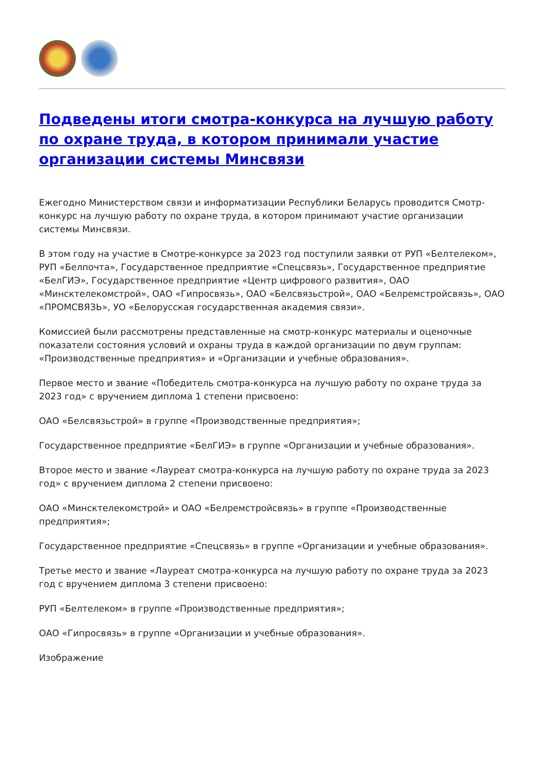Подведены итоги смотра-конкурса на лучшую работу по охране труда, в котором принимали участие организации системы Минсвязи
Ежегодно Министерством связи и информатизации Республики Беларусь проводится Смотр-конкурс на лучшую работу по охране труда, в котором принимают участие организации системы Минсвязи.
В этом году на участие в Смотре-конкурсе за 2023 год поступили заявки от РУП «Белтелеком», РУП «Белпочта», Государственное предприятие «Спецсвязь», Государственное предприятие «БелГИЭ», Государственное предприятие «Центр цифрового развития», ОАО «Минсктелекомстрой», ОАО «Гипросвязь», ОАО «Белсвязьстрой», ОАО «Белремстройсвязь», ОАО «ПРОМСВЯЗЬ», УО «Белорусская государственная академия связи».
Комиссией были рассмотрены представленные на смотр-конкурс материалы и оценочные показатели состояния условий и охраны труда в каждой организации по двум группам: «Производственные предприятия» и «Организации и учебные образования».
Первое место и звание «Победитель смотра-конкурса на лучшую работу по охране труда за 2023 год» с вручением диплома 1 степени присвоено:
ОАО «Белсвязьстрой» в группе «Производственные предприятия»;
Государственное предприятие «БелГИЭ» в группе «Организации и учебные образования».
Второе место и звание «Лауреат смотра-конкурса на лучшую работу по охране труда за 2023 год» с вручением диплома 2 степени присвоено:
ОАО «Минсктелекомстрой» и ОАО «Белремстройсвязь» в группе «Производственные предприятия»;
Государственное предприятие «Спецсвязь» в группе «Организации и учебные образования».
Третье место и звание «Лауреат смотра-конкурса на лучшую работу по охране труда за 2023 год с вручением диплома 3 степени присвоено:
РУП «Белтелеком» в группе «Производственные предприятия»;
ОАО «Гипросвязь» в группе «Организации и учебные образования».
Изображение